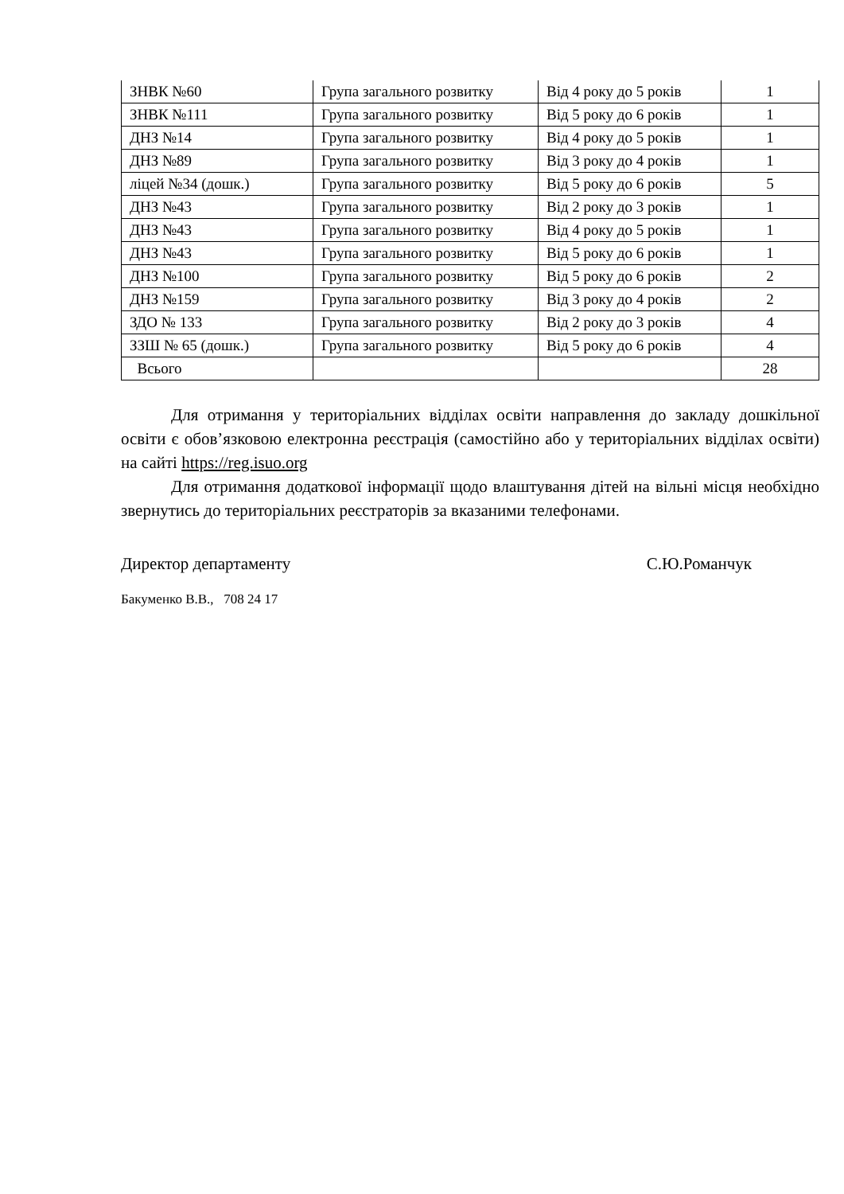| ЗНВК №60 | Група загального розвитку | Від 4 року до 5 років | 1 |
| ЗНВК №111 | Група загального розвитку | Від 5 року до 6 років | 1 |
| ДНЗ №14 | Група загального розвитку | Від 4 року до 5 років | 1 |
| ДНЗ №89 | Група загального розвитку | Від 3 року до 4 років | 1 |
| ліцей №34 (дошк.) | Група загального розвитку | Від 5 року до 6 років | 5 |
| ДНЗ №43 | Група загального розвитку | Від 2 року до 3 років | 1 |
| ДНЗ №43 | Група загального розвитку | Від 4 року до 5 років | 1 |
| ДНЗ №43 | Група загального розвитку | Від 5 року до 6 років | 1 |
| ДНЗ №100 | Група загального розвитку | Від 5 року до 6 років | 2 |
| ДНЗ №159 | Група загального розвитку | Від 3 року до 4 років | 2 |
| ЗДО № 133 | Група загального розвитку | Від 2 року до 3 років | 4 |
| ЗЗШ № 65 (дошк.) | Група загального розвитку | Від 5 року до 6 років | 4 |
| Всього | | | 28 |
Для отримання у територіальних відділах освіти направлення до закладу дошкільної освіти є обов’язковою електронна реєстрація (самостійно або у територіальних відділах освіти) на сайті https://reg.isuo.org
Для отримання додаткової інформації щодо влаштування дітей на вільні місця необхідно звернутись до територіальних реєстраторів за вказаними телефонами.
Директор департаменту С.Ю.Романчук
Бакуменко В.В., 708 24 17